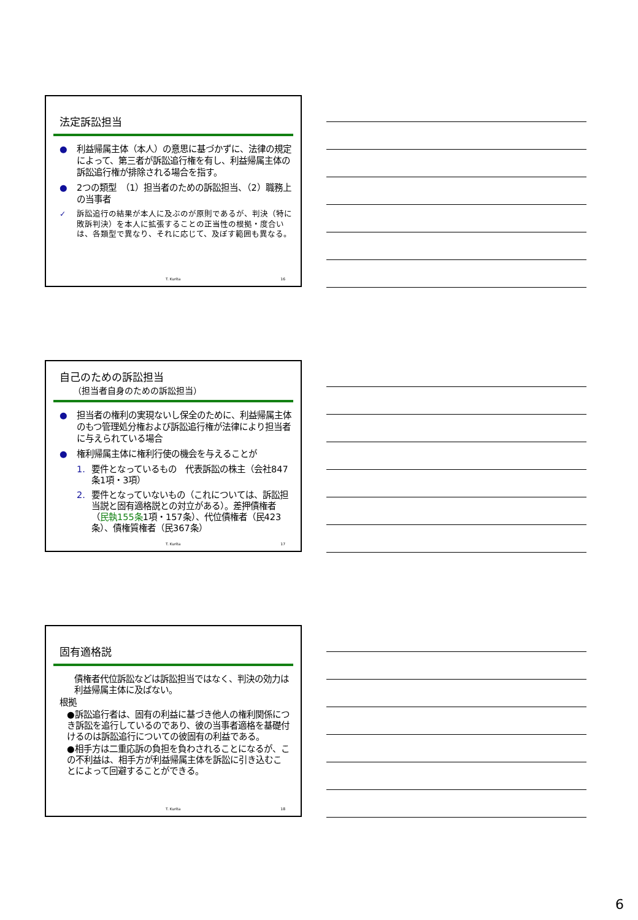法定訴訟担当
● 利益帰属主体（本人）の意思に基づかずに、法律の規定によって、第三者が訴訟追行権を有し、利益帰属主体の訴訟追行権が排除される場合を指す。
● 2つの類型　（1）担当者のための訴訟担当、（2）職務上の当事者
✓ 訴訟追行の結果が本人に及ぶのが原則であるが、判決（特に敗訴判決）を本人に拡張することの正当性の根拠・度合いは、各類型で異なり、それに応じて、及ぼす範囲も異なる。
T. Kurita 16
自己のための訴訟担当
（担当者自身のための訴訟担当）
● 担当者の権利の実現ないし保全のために、利益帰属主体のもつ管理処分権および訴訟追行権が法律により担当者に与えられている場合
● 権利帰属主体に権利行使の機会を与えることが
1. 要件となっているもの　代表訴訟の株主（会社847条1項・3項）
2. 要件となっていないもの（これについては、訴訟担当説と固有適格説との対立がある）。差押債権者（民執155条1項・157条）、代位債権者（民423条）、債権質権者（民367条）
T. Kurita 17
固有適格説
債権者代位訴訟などは訴訟担当ではなく、判決の効力は利益帰属主体に及ばない。
根拠
●訴訟追行者は、固有の利益に基づき他人の権利関係につき訴訟を追行しているのであり、彼の当事者適格を基礎付けるのは訴訟追行についての彼固有の利益である。
●相手方は二重応訴の負担を負わされることになるが、この不利益は、相手方が利益帰属主体を訴訟に引き込むことによって回避することができる。
T. Kurita 18
6